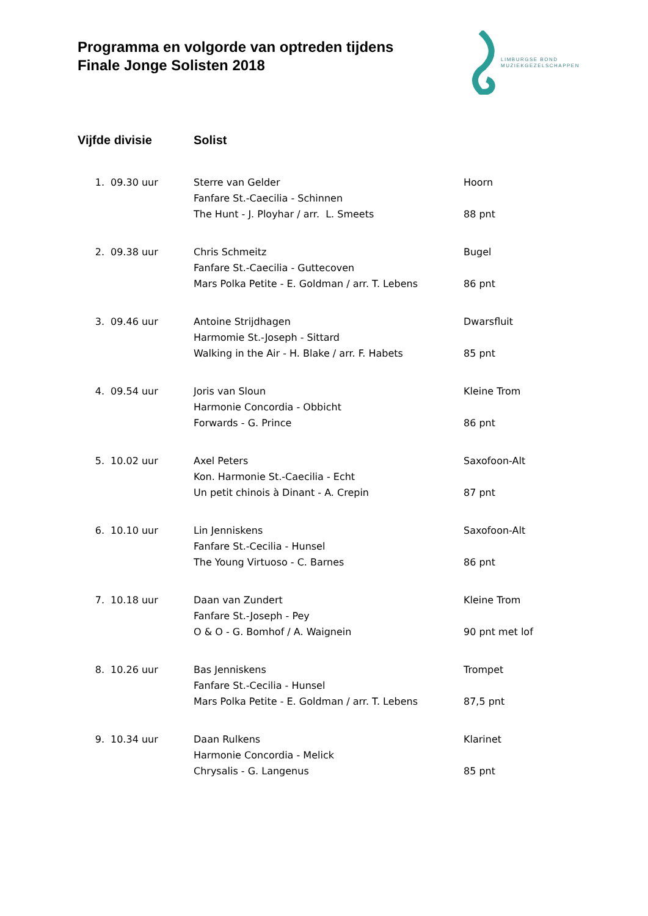Programma en volgorde van optreden tijdens
Finale Jonge Solisten 2018
LIMBURGSE BOND
MUZIEKGEZELSCHAPPEN
| Vijfde divisie | | Solist | |
| --- | --- | --- | --- |
| 1. | 09.30 uur | Sterre van Gelder | Hoorn |
| | | Fanfare St.-Caecilia - Schinnen | |
| | | The Hunt - J. Ployhar / arr. L. Smeets | 88 pnt |
| 2. | 09.38 uur | Chris Schmeitz | Bugel |
| | | Fanfare St.-Caecilia - Guttecoven | |
| | | Mars Polka Petite - E. Goldman / arr. T. Lebens | 86 pnt |
| 3. | 09.46 uur | Antoine Strijdhagen | Dwarsfluit |
| | | Harmomie St.-Joseph - Sittard | |
| | | Walking in the Air - H. Blake / arr. F. Habets | 85 pnt |
| 4. | 09.54 uur | Joris van Sloun | Kleine Trom |
| | | Harmonie Concordia - Obbicht | |
| | | Forwards - G. Prince | 86 pnt |
| 5. | 10.02 uur | Axel Peters | Saxofoon-Alt |
| | | Kon. Harmonie St.-Caecilia - Echt | |
| | | Un petit chinois à Dinant - A. Crepin | 87 pnt |
| 6. | 10.10 uur | Lin Jenniskens | Saxofoon-Alt |
| | | Fanfare St.-Cecilia - Hunsel | |
| | | The Young Virtuoso - C. Barnes | 86 pnt |
| 7. | 10.18 uur | Daan van Zundert | Kleine Trom |
| | | Fanfare St.-Joseph - Pey | |
| | | O & O - G. Bomhof / A. Waignein | 90 pnt met lof |
| 8. | 10.26 uur | Bas Jenniskens | Trompet |
| | | Fanfare St.-Cecilia - Hunsel | |
| | | Mars Polka Petite - E. Goldman / arr. T. Lebens | 87,5 pnt |
| 9. | 10.34 uur | Daan Rulkens | Klarinet |
| | | Harmonie Concordia - Melick | |
| | | Chrysalis - G. Langenus | 85 pnt |